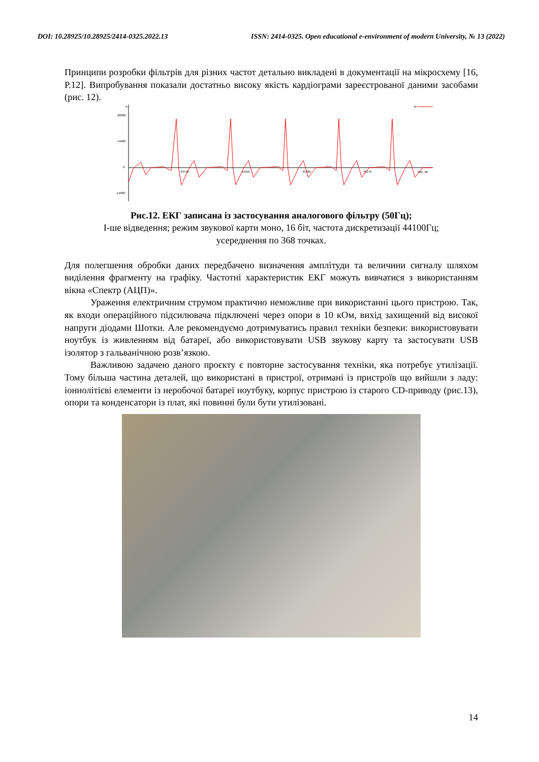DOI: 10.28925/10.28925/2414-0325.2022.13 ISSN: 2414-0325. Open educational e-environment of modern University, № 13 (2022)
Принципи розробки фільтрів для різних частот детально викладені в документації на мікросхему [16, P.12]. Випробування показали достатньо високу якість кардіограми зареєстрованої даними засобами (рис. 12).
A
28000
14000
0
-14000
43740
44550
45360
46170
Час, мс
M
Рис.12. ЕКГ записана із застосування аналогового фільтру (50Гц);
І-ше відведення; режим звукової карти моно, 16 біт, частота дискретизації 44100Гц;
усереднення по 368 точках.
Для полегшення обробки даних передбачено визначення амплітуди та величини сигналу шляхом виділення фрагменту на графіку. Частотні характеристик ЕКГ можуть вивчатися з використанням вікна «Спектр (АЦП)».
Ураження електричним струмом практично неможливе при використанні цього пристрою. Так, як входи операційного підсилювача підключені через опори в 10 кОм, вихід захищений від високої напруги діодами Шотки. Але рекомендуємо дотримуватись правил техніки безпеки: використовувати ноутбук із живленням від батареї, або використовувати USB звукову карту та застосувати USB ізолятор з гальванічною розв’язкою.
Важливою задачею даного проєкту є повторне застосування техніки, яка потребує утилізації. Тому більша частина деталей, що використані в пристрої, отримані із пристроїв що вийшли з ладу: іоннолітієві елементи із неробочої батареї ноутбуку, корпус пристрою із старого CD-приводу (рис.13), опори та конденсатори із плат, які повинні були бути утилізовані.
14